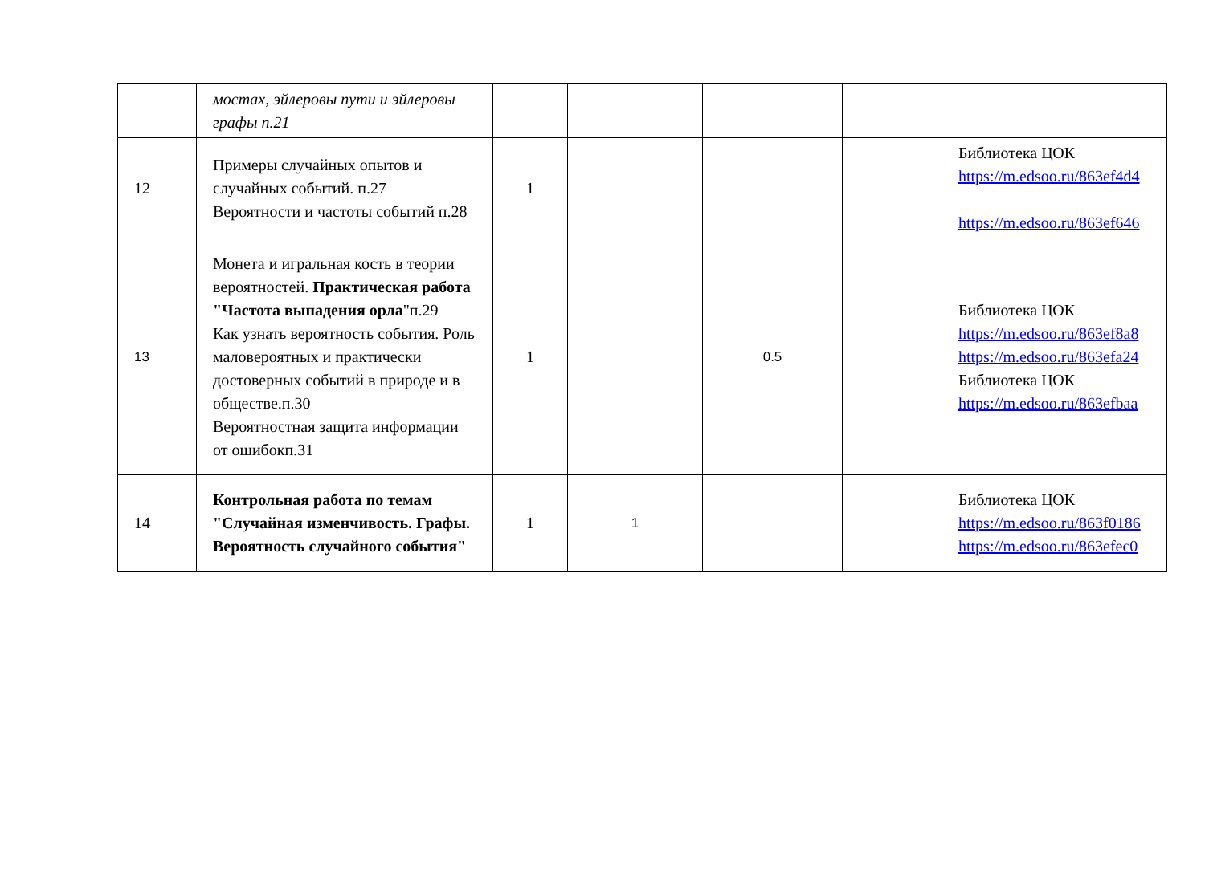| | мостах, эйлеровы пути и эйлеровы графы п.21 | | | | | |
| 12 | Примеры случайных опытов и случайных событий. п.27 Вероятности и частоты событий п.28 | 1 | | | | Библиотека ЦОК https://m.edsoo.ru/863ef4d4 https://m.edsoo.ru/863ef646 |
| 13 | Монета и игральная кость в теории вероятностей. Практическая работа "Частота выпадения орла "п.29 Как узнать вероятность события. Роль маловероятных и практически достоверных событий в природе и в обществе.п.30 Вероятностная защита информации от ошибокп.31 | 1 | | 0.5 | | Библиотека ЦОК https://m.edsoo.ru/863ef8a8 https://m.edsoo.ru/863efa24 Библиотека ЦОК https://m.edsoo.ru/863efbaa |
| 14 | Контрольная работа по темам "Случайная изменчивость. Графы. Вероятность случайного события" | 1 | 1 | | | Библиотека ЦОК https://m.edsoo.ru/863f0186 https://m.edsoo.ru/863efec0 |